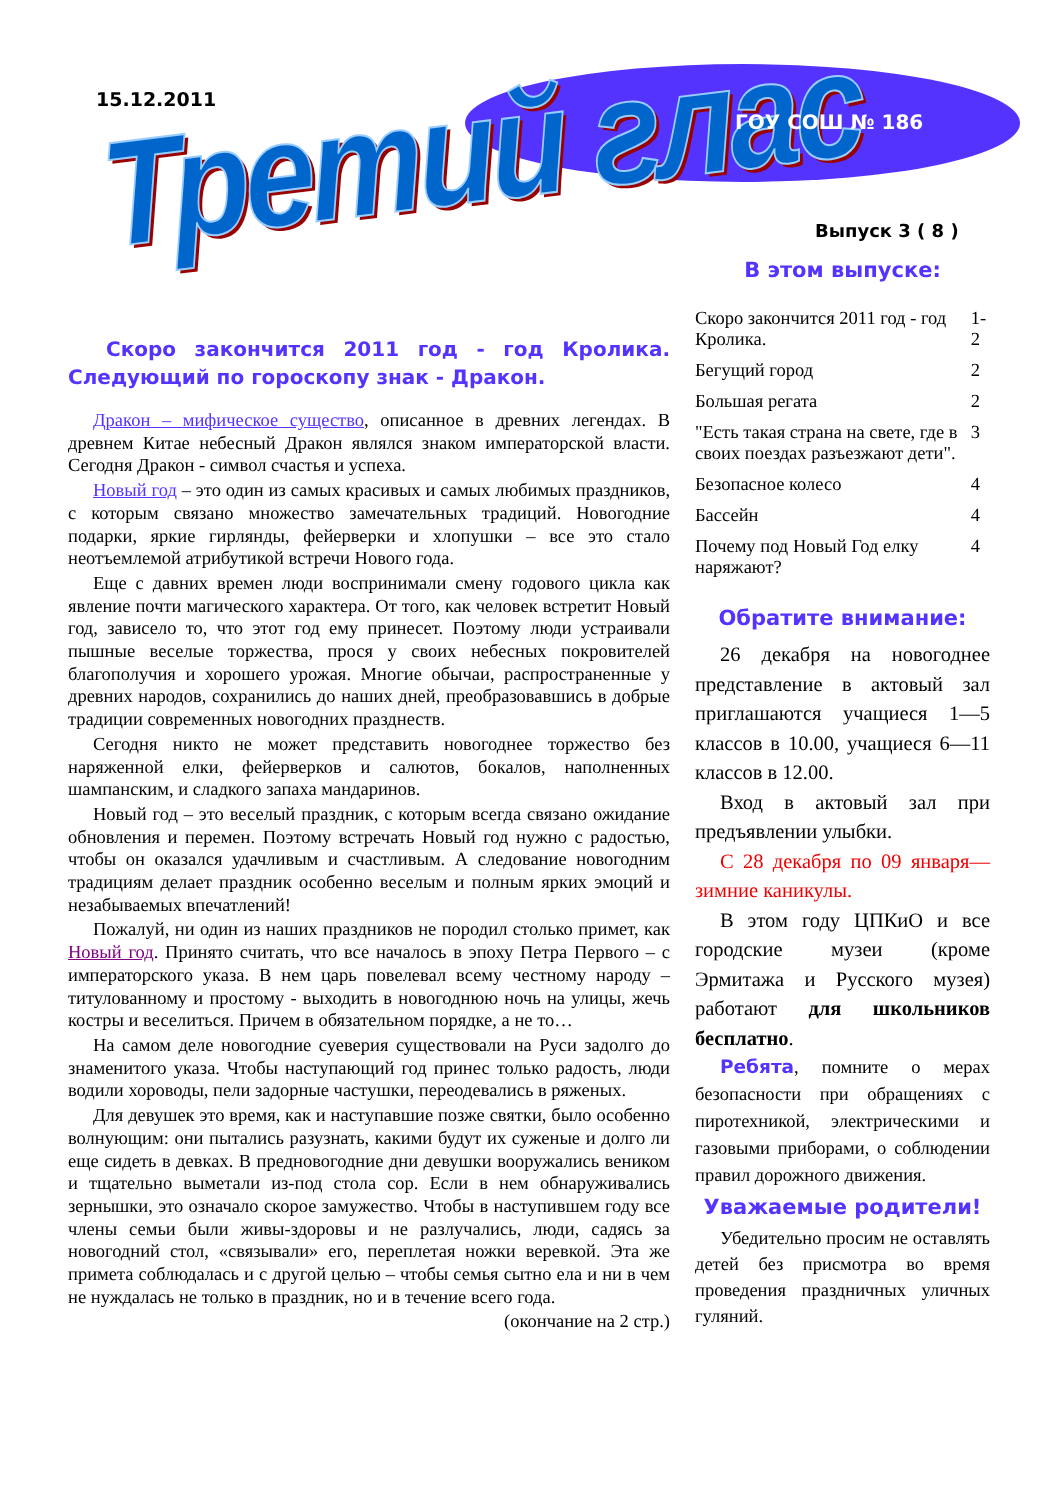15.12.2011
Третий глас ГОУ СОШ № 186
Выпуск 3 ( 8 )
Скоро закончится 2011 год - год Кролика. Следующий по гороскопу знак - Дракон.
Дракон – мифическое существо, описанное в древних легендах. В древнем Китае небесный Дракон являлся знаком императорской власти. Сегодня Дракон - символ счастья и успеха.
Новый год – это один из самых красивых и самых любимых праздников, с которым связано множество замечательных традиций. Новогодние подарки, яркие гирлянды, фейерверки и хлопушки – все это стало неотъемлемой атрибутикой встречи Нового года.
Еще с давних времен люди воспринимали смену годового цикла как явление почти магического характера. От того, как человек встретит Новый год, зависело то, что этот год ему принесет. Поэтому люди устраивали пышные веселые торжества, прося у своих небесных покровителей благополучия и хорошего урожая. Многие обычаи, распространенные у древних народов, сохранились до наших дней, преобразовавшись в добрые традиции современных новогодних празднеств.
Сегодня никто не может представить новогоднее торжество без наряженной елки, фейерверков и салютов, бокалов, наполненных шампанским, и сладкого запаха мандаринов.
Новый год – это веселый праздник, с которым всегда связано ожидание обновления и перемен. Поэтому встречать Новый год нужно с радостью, чтобы он оказался удачливым и счастливым. А следование новогодним традициям делает праздник особенно веселым и полным ярких эмоций и незабываемых впечатлений!
Пожалуй, ни один из наших праздников не породил столько примет, как Новый год. Принято считать, что все началось в эпоху Петра Первого – с императорского указа. В нем царь повелевал всему честному народу – титулованному и простому - выходить в новогоднюю ночь на улицы, жечь костры и веселиться. Причем в обязательном порядке, а не то…
На самом деле новогодние суеверия существовали на Руси задолго до знаменитого указа. Чтобы наступающий год принес только радость, люди водили хороводы, пели задорные частушки, переодевались в ряженых.
Для девушек это время, как и наступавшие позже святки, было особенно волнующим: они пытались разузнать, какими будут их суженые и долго ли еще сидеть в девках. В предновогодние дни девушки вооружались веником и тщательно выметали из-под стола сор. Если в нем обнаруживались зернышки, это означало скорое замужество. Чтобы в наступившем году все члены семьи были живы-здоровы и не разлучались, люди, садясь за новогодний стол, «связывали» его, переплетая ножки веревкой. Эта же примета соблюдалась и с другой целью – чтобы семья сытно ела и ни в чем не нуждалась не только в праздник, но и в течение всего года.
(окончание на 2 стр.)
В этом выпуске:
| Скоро закончится 2011 год - год Кролика. | 1-2 |
| Бегущий город | 2 |
| Большая регата | 2 |
| "Есть такая страна на свете, где в своих поездах разъезжают дети". | 3 |
| Безопасное колесо | 4 |
| Бассейн | 4 |
| Почему под Новый Год елку наряжают? | 4 |
Обратите внимание:
26 декабря на новогоднее представление в актовый зал приглашаются учащиеся 1—5 классов в 10.00, учащиеся 6—11 классов в 12.00.
Вход в актовый зал при предъявлении улыбки.
С 28 декабря по 09 января—зимние каникулы.
В этом году ЦПКиО и все городские музеи (кроме Эрмитажа и Русского музея) работают для школьников бесплатно.
Ребята, помните о мерах безопасности при обращениях с пиротехникой, электрическими и газовыми приборами, о соблюдении правил дорожного движения.
Уважаемые родители!
Убедительно просим не оставлять детей без присмотра во время проведения праздничных уличных гуляний.